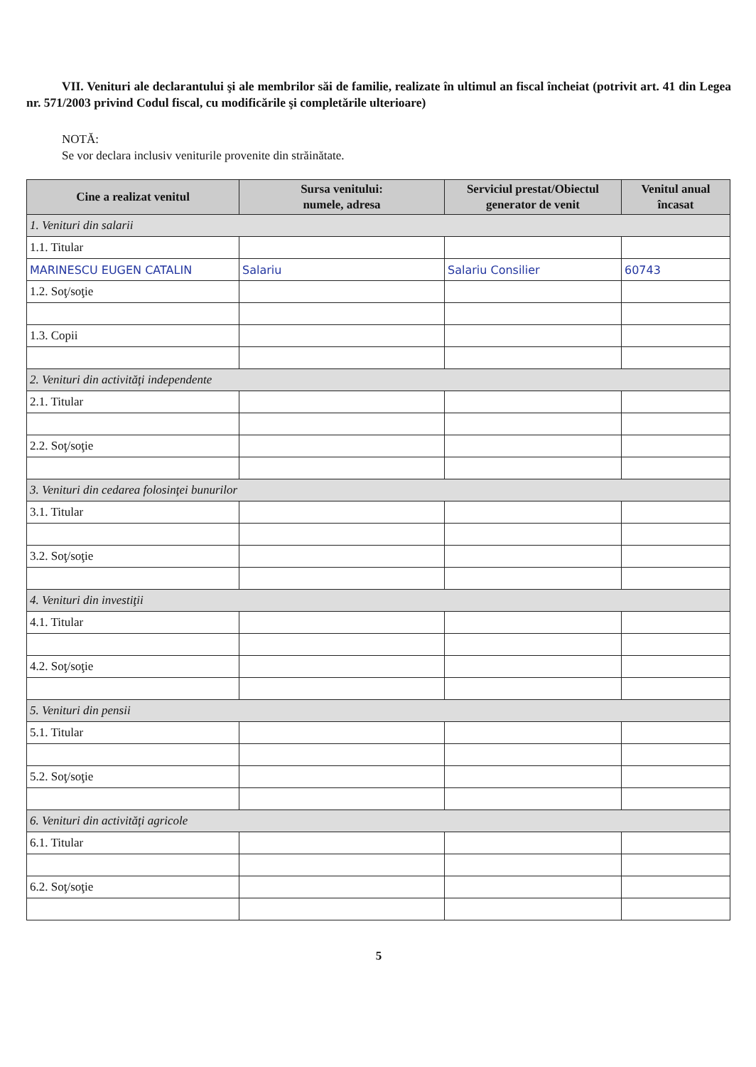VII. Venituri ale declarantului şi ale membrilor săi de familie, realizate în ultimul an fiscal încheiat (potrivit art. 41 din Legea nr. 571/2003 privind Codul fiscal, cu modificările şi completările ulterioare)
NOTĂ:
Se vor declara inclusiv veniturile provenite din străinătate.
| Cine a realizat venitul | Sursa venitului: numele, adresa | Serviciul prestat/Obiectul generator de venit | Venitul anual încasat |
| --- | --- | --- | --- |
| 1. Venituri din salarii | | | |
| 1.1. Titular | | | |
| MARINESCU EUGEN CATALIN | Salariu | Salariu Consilier | 60743 |
| 1.2. Soţ/soţie | | | |
| 1.3. Copii | | | |
| 2. Venituri din activităţi independente | | | |
| 2.1. Titular | | | |
| 2.2. Soţ/soţie | | | |
| 3. Venituri din cedarea folosinţei bunurilor | | | |
| 3.1. Titular | | | |
| 3.2. Soţ/soţie | | | |
| 4. Venituri din investiţii | | | |
| 4.1. Titular | | | |
| 4.2. Soţ/soţie | | | |
| 5. Venituri din pensii | | | |
| 5.1. Titular | | | |
| 5.2. Soţ/soţie | | | |
| 6. Venituri din activităţi agricole | | | |
| 6.1. Titular | | | |
| 6.2. Soţ/soţie | | | |
5